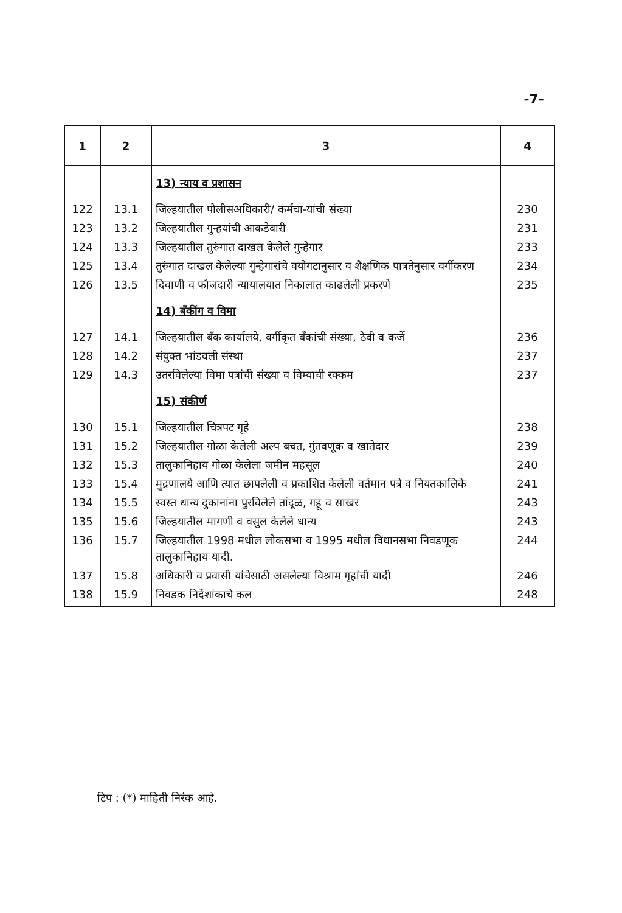-7-
| 1 | 2 | 3 | 4 |
| --- | --- | --- | --- |
| | | 13) न्याय व प्रशासन | |
| 122 | 13.1 | जिल्हयातील पोलीसअधिकारी/ कर्मचा-यांची संख्या | 230 |
| 123 | 13.2 | जिल्हयातील गुन्हयांची आकडेवारी | 231 |
| 124 | 13.3 | जिल्हयातील तुरुंगात दाखल केलेले गुन्हेगार | 233 |
| 125 | 13.4 | तुरुंगात दाखल केलेल्या गुन्हेगारांचे वयोगटानुसार व शैक्षणिक पात्रतेनुसार वर्गीकरण | 234 |
| 126 | 13.5 | दिवाणी व फौजदारी न्यायालयात निकालात काढलेली प्रकरणे | 235 |
| | | 14) बँकींग व विमा | |
| 127 | 14.1 | जिल्हयातील बँक कार्यालये, वर्गीकृत बँकांची संख्या, ठेवी व कर्जे | 236 |
| 128 | 14.2 | संयुक्त भांडवली संस्था | 237 |
| 129 | 14.3 | उतरविलेल्या विमा पत्रांची संख्या व विम्याची रक्कम | 237 |
| | | 15) संकीर्ण | |
| 130 | 15.1 | जिल्हयातील चित्रपट गृहे | 238 |
| 131 | 15.2 | जिल्हयातील गोळा केलेली अल्प बचत, गुंतवणूक व खातेदार | 239 |
| 132 | 15.3 | तालुकानिहाय गोळा केलेला जमीन महसूल | 240 |
| 133 | 15.4 | मुद्रणालये आणि त्यात छापलेली व प्रकाशित केलेली वर्तमान पत्रे व नियतकालिके | 241 |
| 134 | 15.5 | स्वस्त धान्य दुकानांना पुरविलेले तांदूळ, गहू व साखर | 243 |
| 135 | 15.6 | जिल्हयातील मागणी व वसुल केलेले धान्य | 243 |
| 136 | 15.7 | जिल्हयातील 1998 मधील लोकसभा व 1995 मधील विधानसभा निवडणूक तालुकानिहाय यादी. | 244 |
| 137 | 15.8 | अधिकारी व प्रवासी यांचेसाठी असलेल्या विश्राम गृहांची यादी | 246 |
| 138 | 15.9 | निवडक निर्देशांकाचे कल | 248 |
टिप : (*) माहिती निरंक आहे.